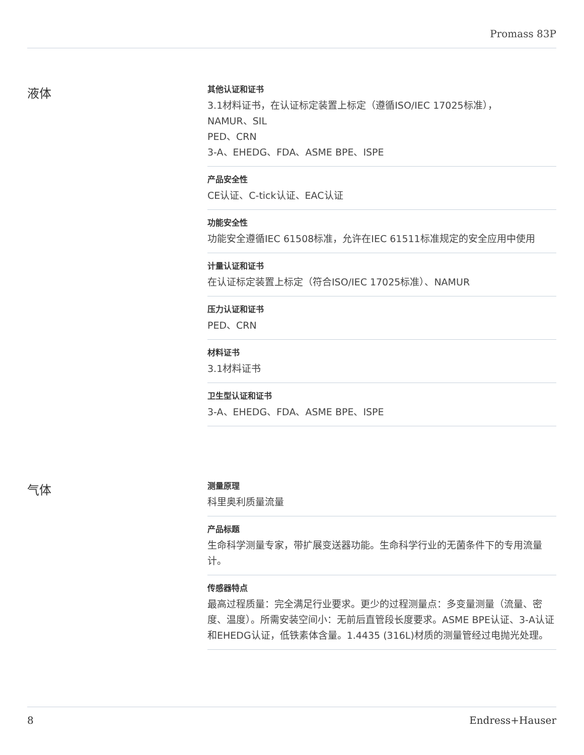Promass 83P
液体
其他认证和证书
3.1材料证书，在认证标定装置上标定（遵循ISO/IEC 17025标准），
NAMUR、SIL
PED、CRN
3-A、EHEDG、FDA、ASME BPE、ISPE
产品安全性
CE认证、C-tick认证、EAC认证
功能安全性
功能安全遵循IEC 61508标准，允许在IEC 61511标准规定的安全应用中使用
计量认证和证书
在认证标定装置上标定（符合ISO/IEC 17025标准）、NAMUR
压力认证和证书
PED、CRN
材料证书
3.1材料证书
卫生型认证和证书
3-A、EHEDG、FDA、ASME BPE、ISPE
气体
测量原理
科里奥利质量流量
产品标题
生命科学测量专家，带扩展变送器功能。生命科学行业的无菌条件下的专用流量计。
传感器特点
最高过程质量：完全满足行业要求。更少的过程测量点：多变量测量（流量、密度、温度）。所需安装空间小：无前后直管段长度要求。ASME BPE认证、3-A认证和EHEDG认证，低铁素体含量。1.4435 (316L)材质的测量管经过电抛光处理。
8 Endress+Hauser